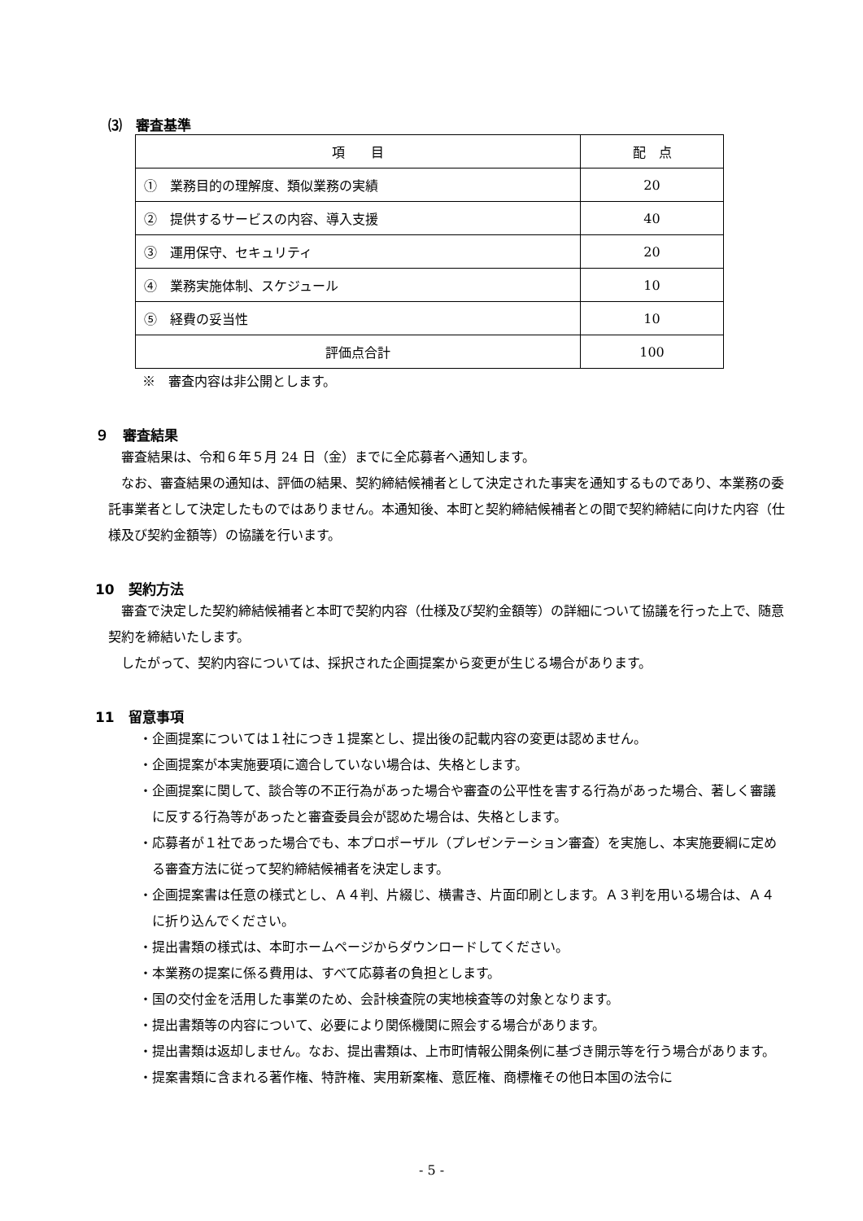⑶　審査基準
| 項 目 | 配 点 |
| --- | --- |
| ① 業務目的の理解度、類似業務の実績 | 20 |
| ② 提供するサービスの内容、導入支援 | 40 |
| ③ 運用保守、セキュリティ | 20 |
| ④ 業務実施体制、スケジュール | 10 |
| ⑤ 経費の妥当性 | 10 |
| 評価点合計 | 100 |
※　審査内容は非公開とします。
９　審査結果
審査結果は、令和６年５月 24 日（金）までに全応募者へ通知します。
なお、審査結果の通知は、評価の結果、契約締結候補者として決定された事実を通知するものであり、本業務の委託事業者として決定したものではありません。本通知後、本町と契約締結候補者との間で契約締結に向けた内容（仕様及び契約金額等）の協議を行います。
10　契約方法
審査で決定した契約締結候補者と本町で契約内容（仕様及び契約金額等）の詳細について協議を行った上で、随意契約を締結いたします。
したがって、契約内容については、採択された企画提案から変更が生じる場合があります。
11　留意事項
・企画提案については１社につき１提案とし、提出後の記載内容の変更は認めません。
・企画提案が本実施要項に適合していない場合は、失格とします。
・企画提案に関して、談合等の不正行為があった場合や審査の公平性を害する行為があった場合、著しく審議に反する行為等があったと審査委員会が認めた場合は、失格とします。
・応募者が１社であった場合でも、本プロポーザル（プレゼンテーション審査）を実施し、本実施要綱に定める審査方法に従って契約締結候補者を決定します。
・企画提案書は任意の様式とし、Ａ４判、片綴じ、横書き、片面印刷とします。Ａ３判を用いる場合は、Ａ４に折り込んでください。
・提出書類の様式は、本町ホームページからダウンロードしてください。
・本業務の提案に係る費用は、すべて応募者の負担とします。
・国の交付金を活用した事業のため、会計検査院の実地検査等の対象となります。
・提出書類等の内容について、必要により関係機関に照会する場合があります。
・提出書類は返却しません。なお、提出書類は、上市町情報公開条例に基づき開示等を行う場合があります。
・提案書類に含まれる著作権、特許権、実用新案権、意匠権、商標権その他日本国の法令に
- 5 -